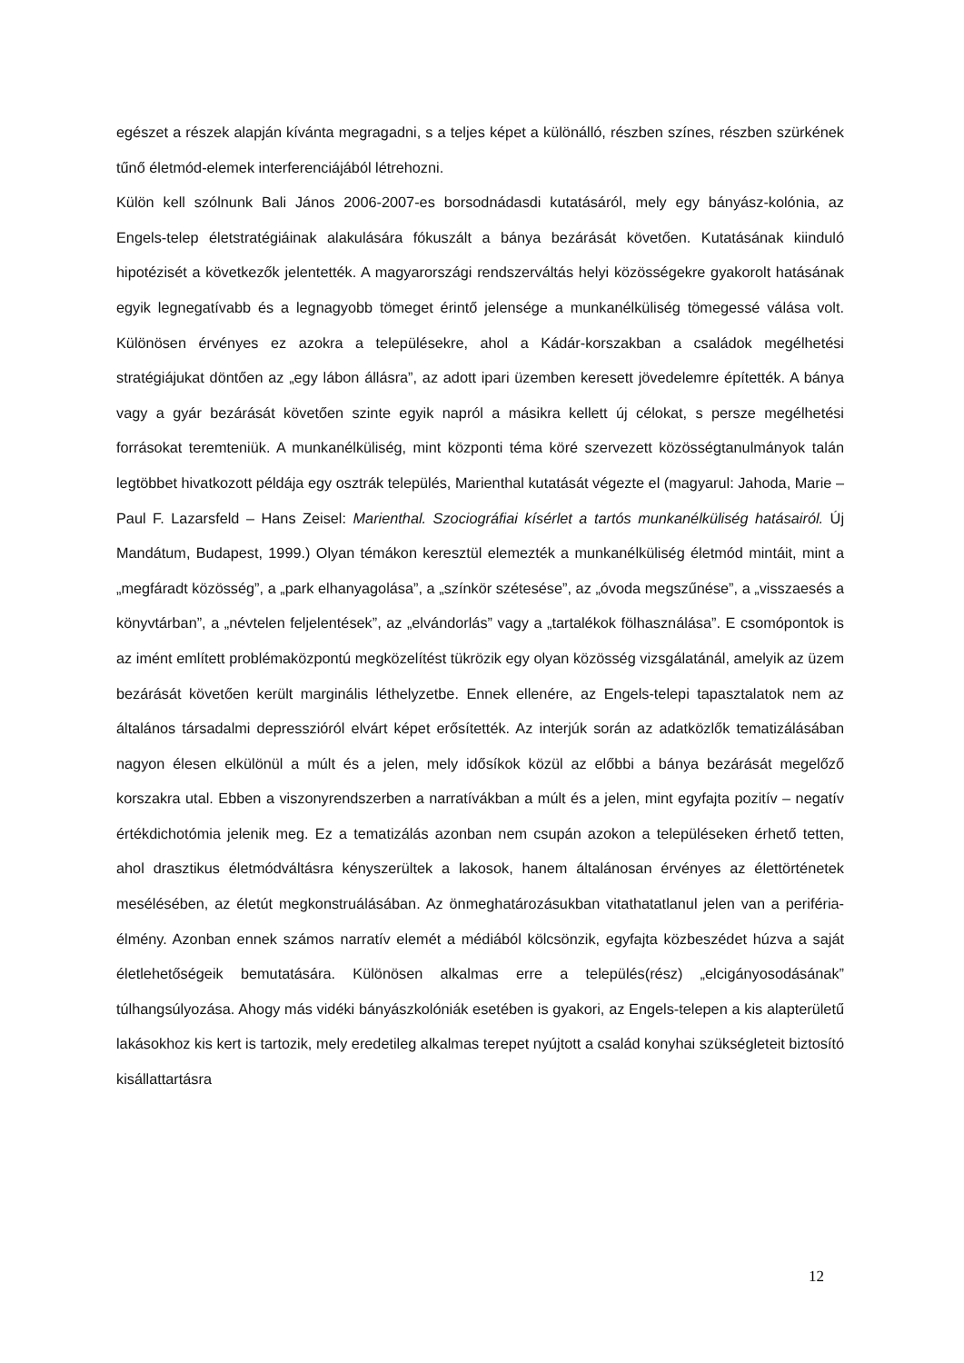egészet a részek alapján kívánta megragadni, s a teljes képet a különálló, részben színes, részben szürkének tűnő életmód-elemek interferenciájából létrehozni.
Külön kell szólnunk Bali János 2006-2007-es borsodnádasdi kutatásáról, mely egy bányász-kolónia, az Engels-telep életstratégiáinak alakulására fókuszált a bánya bezárását követően. Kutatásának kiinduló hipotézisét a következők jelentették. A magyarországi rendszerváltás helyi közösségekre gyakorolt hatásának egyik legnegatívabb és a legnagyobb tömeget érintő jelensége a munkanélküliség tömegessé válása volt. Különösen érvényes ez azokra a településekre, ahol a Kádár-korszakban a családok megélhetési stratégiájukat döntően az „egy lábon állásra”, az adott ipari üzemben keresett jövedelemre építették. A bánya vagy a gyár bezárását követően szinte egyik napról a másikra kellett új célokat, s persze megélhetési forrásokat teremteniük. A munkanélküliség, mint központi téma köré szervezett közösségtanulmányok talán legtöbbet hivatkozott példája egy osztrák település, Marienthal kutatását végezte el (magyarul: Jahoda, Marie – Paul F. Lazarsfeld – Hans Zeisel: Marienthal. Szociográfiai kísérlet a tartós munkanélküliség hatásairól. Új Mandátum, Budapest, 1999.) Olyan témákon keresztül elemezték a munkanélküliség életmód mintáit, mint a „megfáradt közösség”, a „park elhanyagolása”, a „színkör szétesése”, az „óvoda megszűnése”, a „visszaesés a könyvtárban”, a „névtelen feljelentések”, az „elvándorlás” vagy a „tartalékok fölhasználása”. E csomópontok is az imént említett problémaközpontú megközelítést tükrözik egy olyan közösség vizsgálatánál, amelyik az üzem bezárását követően került marginális léthelyzetbe. Ennek ellenére, az Engels-telepi tapasztalatok nem az általános társadalmi depresszióról elvárt képet erősítették. Az interjúk során az adatközlők tematizálásában nagyon élesen elkülönül a múlt és a jelen, mely idősíkok közül az előbbi a bánya bezárását megelőző korszakra utal. Ebben a viszonyrendszerben a narratívákban a múlt és a jelen, mint egyfajta pozitív – negatív értékdichotómia jelenik meg. Ez a tematizálás azonban nem csupán azokon a településeken érhető tetten, ahol drasztikus életmódváltásra kényszerültek a lakosok, hanem általánosan érvényes az élettörténetek mesélésében, az életút megkonstruálásában. Az önmeghatározásukban vitathatatlanul jelen van a periféria-élmény. Azonban ennek számos narratív elemét a médiából kölcsönzik, egyfajta közbeszédet húzva a saját életlehetőségeik bemutatására. Különösen alkalmas erre a település(rész) „elcigányosodásának” túlhangsúlyozása. Ahogy más vidéki bányászkolóniák esetében is gyakori, az Engels-telepen a kis alapterületű lakásokhoz kis kert is tartozik, mely eredetileg alkalmas terepet nyújtott a család konyhai szükségleteit biztosító kisállattartásra
12